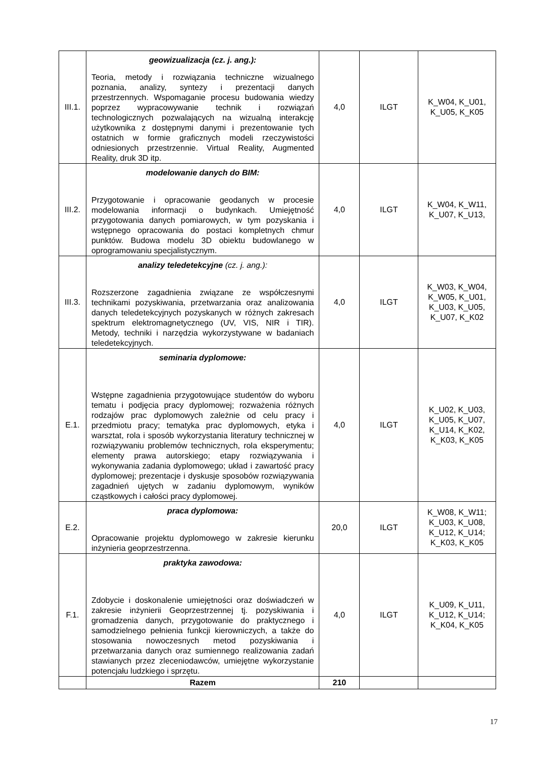| III.1. | geowizualizacja (cz. j. ang.): Teoria, metody i rozwiązania techniczne wizualnego poznania, analizy, syntezy i prezentacji danych przestrzennych. Wspomaganie procesu budowania wiedzy poprzez wypracowywanie technik i rozwiązań technologicznych pozwalających na wizualną interakcję użytkownika z dostępnymi danymi i prezentowanie tych ostatnich w formie graficznych modeli rzeczywistości odniesionych przestrzennie. Virtual Reality, Augmented Reality, druk 3D itp. | 4,0 | ILGT | K_W04, K_U01, K_U05, K_K05 |
| III.2. | modelowanie danych do BIM: Przygotowanie i opracowanie geodanych w procesie modelowania informacji o budynkach. Umiejętność przygotowania danych pomiarowych, w tym pozyskania i wstępnego opracowania do postaci kompletnych chmur punktów. Budowa modelu 3D obiektu budowlanego w oprogramowaniu specjalistycznym. | 4,0 | ILGT | K_W04, K_W11, K_U07, K_U13, |
| III.3. | analizy teledetekcyjne (cz. j. ang.): Rozszerzone zagadnienia związane ze współczesnymi technikami pozyskiwania, przetwarzania oraz analizowania danych teledetekcyjnych pozyskanych w różnych zakresach spektrum elektromagnetycznego (UV, VIS, NIR i TIR). Metody, techniki i narzędzia wykorzystywane w badaniach teledetekcyjnych. | 4,0 | ILGT | K_W03, K_W04, K_W05, K_U01, K_U03, K_U05, K_U07, K_K02 |
| E.1. | seminaria dyplomowe: Wstępne zagadnienia przygotowujące studentów do wyboru tematu i podjęcia pracy dyplomowej; rozważenia różnych rodzajów prac dyplomowych zależnie od celu pracy i przedmiotu pracy; tematyka prac dyplomowych, etyka i warsztat, rola i sposób wykorzystania literatury technicznej w rozwiązywaniu problemów technicznych, rola eksperymentu; elementy prawa autorskiego; etapy rozwiązywania i wykonywania zadania dyplomowego; układ i zawartość pracy dyplomowej; prezentacje i dyskusje sposobów rozwiązywania zagadnień ujętych w zadaniu dyplomowym, wyników cząstkowych i całości pracy dyplomowej. | 4,0 | ILGT | K_U02, K_U03, K_U05, K_U07, K_U14, K_K02, K_K03, K_K05 |
| E.2. | praca dyplomowa: Opracowanie projektu dyplomowego w zakresie kierunku inżynieria geoprzestrzenna. | 20,0 | ILGT | K_W08, K_W11; K_U03, K_U08, K_U12, K_U14; K_K03, K_K05 |
| F.1. | praktyka zawodowa: Zdobycie i doskonalenie umiejętności oraz doświadczeń w zakresie inżynierii Geoprzestrzennej tj. pozyskiwania i gromadzenia danych, przygotowanie do praktycznego i samodzielnego pełnienia funkcji kierowniczych, a także do stosowania nowoczesnych metod pozyskiwania i przetwarzania danych oraz sumiennego realizowania zadań stawianych przez zleceniodawców, umiejętne wykorzystanie potencjału ludzkiego i sprzętu. | 4,0 | ILGT | K_U09, K_U11, K_U12, K_U14; K_K04, K_K05 |
| | Razem | 210 | | |
17